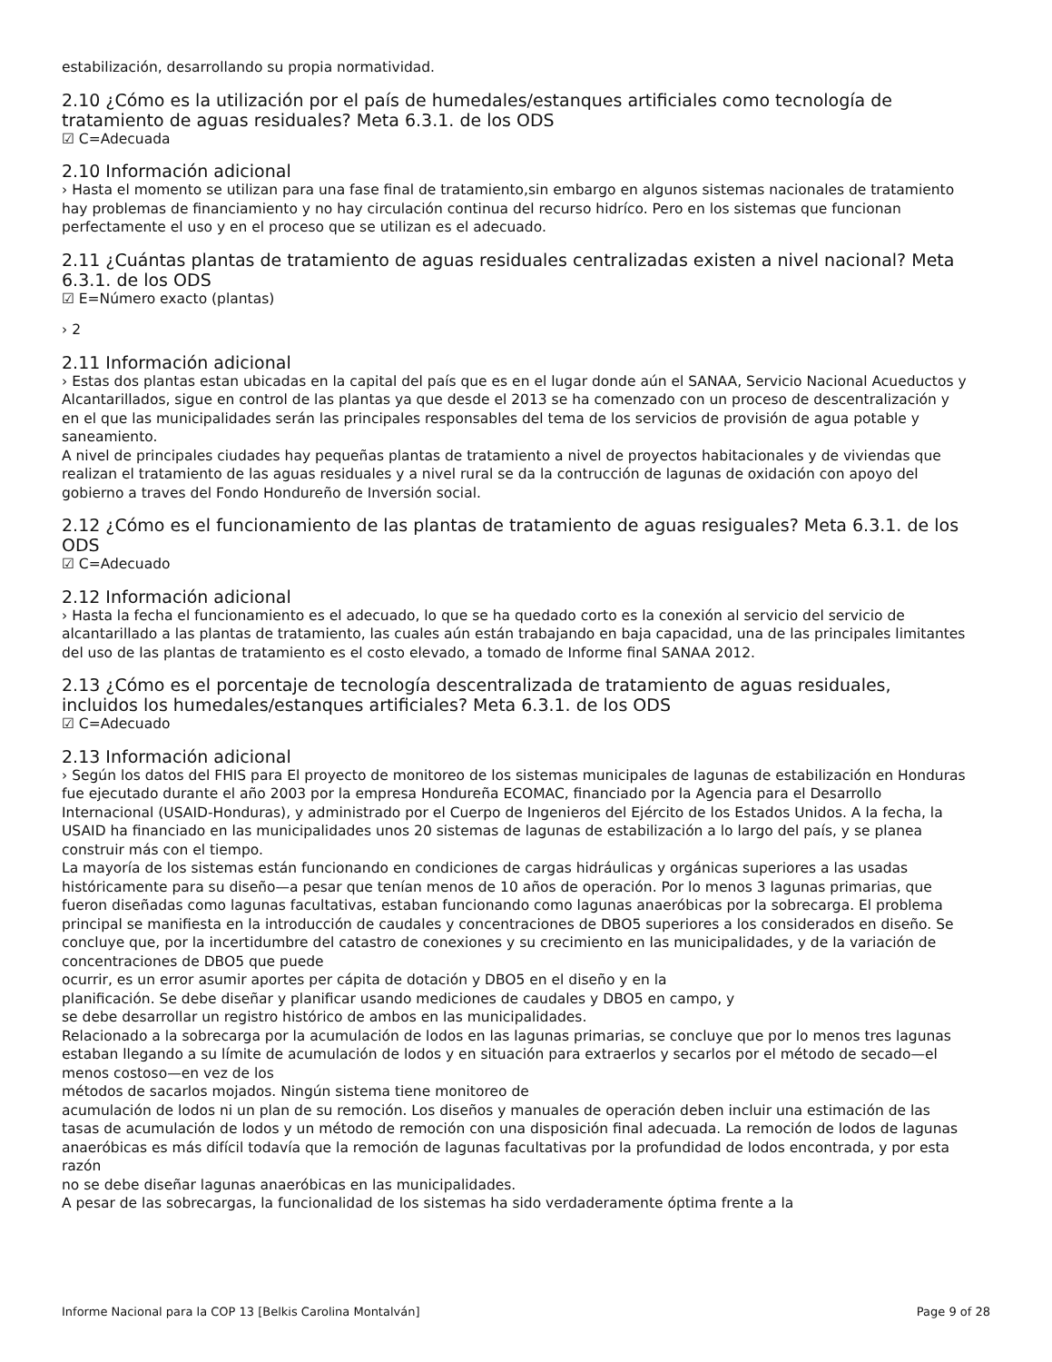estabilización, desarrollando su propia normatividad.
2.10 ¿Cómo es la utilización por el país de humedales/estanques artificiales como tecnología de tratamiento de aguas residuales? Meta 6.3.1. de los ODS
☑ C=Adecuada
2.10 Información adicional
› Hasta el momento se utilizan para una fase final de tratamiento,sin embargo en algunos sistemas nacionales de tratamiento hay problemas de financiamiento y no hay circulación continua del recurso hidríco. Pero en los sistemas que funcionan perfectamente el uso y en el proceso que se utilizan es el adecuado.
2.11 ¿Cuántas plantas de tratamiento de aguas residuales centralizadas existen a nivel nacional? Meta 6.3.1. de los ODS
☑ E=Número exacto (plantas)
› 2
2.11 Información adicional
› Estas dos plantas estan ubicadas en la capital del país que es en el lugar donde aún el SANAA, Servicio Nacional Acueductos y Alcantarillados, sigue en control de las plantas ya que desde el 2013 se ha comenzado con un proceso de descentralización y en el que las municipalidades serán las principales responsables del tema de los servicios de provisión de agua potable y saneamiento.
A nivel de principales ciudades hay pequeñas plantas de tratamiento a nivel de proyectos habitacionales y de viviendas que realizan el tratamiento de las aguas residuales y a nivel rural se da la contrucción de lagunas de oxidación con apoyo del gobierno a traves del Fondo Hondureño de Inversión social.
2.12 ¿Cómo es el funcionamiento de las plantas de tratamiento de aguas resiguales? Meta 6.3.1. de los ODS
☑ C=Adecuado
2.12 Información adicional
› Hasta la fecha el funcionamiento es el adecuado, lo que se ha quedado corto es la conexión al servicio del servicio de alcantarillado a las plantas de tratamiento, las cuales aún están trabajando en baja capacidad, una de las principales limitantes del uso de las plantas de tratamiento es el costo elevado, a tomado de Informe final SANAA 2012.
2.13 ¿Cómo es el porcentaje de tecnología descentralizada de tratamiento de aguas residuales, incluidos los humedales/estanques artificiales? Meta 6.3.1. de los ODS
☑ C=Adecuado
2.13 Información adicional
› Según los datos del FHIS para El proyecto de monitoreo de los sistemas municipales de lagunas de estabilización en Honduras fue ejecutado durante el año 2003 por la empresa Hondureña ECOMAC, financiado por la Agencia para el Desarrollo Internacional (USAID-Honduras), y administrado por el Cuerpo de Ingenieros del Ejército de los Estados Unidos. A la fecha, la USAID ha financiado en las municipalidades unos 20 sistemas de lagunas de estabilización a lo largo del país, y se planea construir más con el tiempo.
La mayoría de los sistemas están funcionando en condiciones de cargas hidráulicas y orgánicas superiores a las usadas históricamente para su diseño—a pesar que tenían menos de 10 años de operación. Por lo menos 3 lagunas primarias, que fueron diseñadas como lagunas facultativas, estaban funcionando como lagunas anaeróbicas por la sobrecarga. El problema principal se manifiesta en la introducción de caudales y concentraciones de DBO5 superiores a los considerados en diseño. Se concluye que, por la incertidumbre del catastro de conexiones y su crecimiento en las municipalidades, y de la variación de concentraciones de DBO5 que puede
ocurrir, es un error asumir aportes per cápita de dotación y DBO5 en el diseño y en la
planificación. Se debe diseñar y planificar usando mediciones de caudales y DBO5 en campo, y
se debe desarrollar un registro histórico de ambos en las municipalidades.
Relacionado a la sobrecarga por la acumulación de lodos en las lagunas primarias, se concluye que por lo menos tres lagunas estaban llegando a su límite de acumulación de lodos y en situación para extraerlos y secarlos por el método de secado—el menos costoso—en vez de los
métodos de sacarlos mojados. Ningún sistema tiene monitoreo de
acumulación de lodos ni un plan de su remoción. Los diseños y manuales de operación deben incluir una estimación de las tasas de acumulación de lodos y un método de remoción con una disposición final adecuada. La remoción de lodos de lagunas anaeróbicas es más difícil todavía que la remoción de lagunas facultativas por la profundidad de lodos encontrada, y por esta razón
no se debe diseñar lagunas anaeróbicas en las municipalidades.
A pesar de las sobrecargas, la funcionalidad de los sistemas ha sido verdaderamente óptima frente a la
Informe Nacional para la COP 13 [Belkis Carolina Montalván] Page 9 of 28